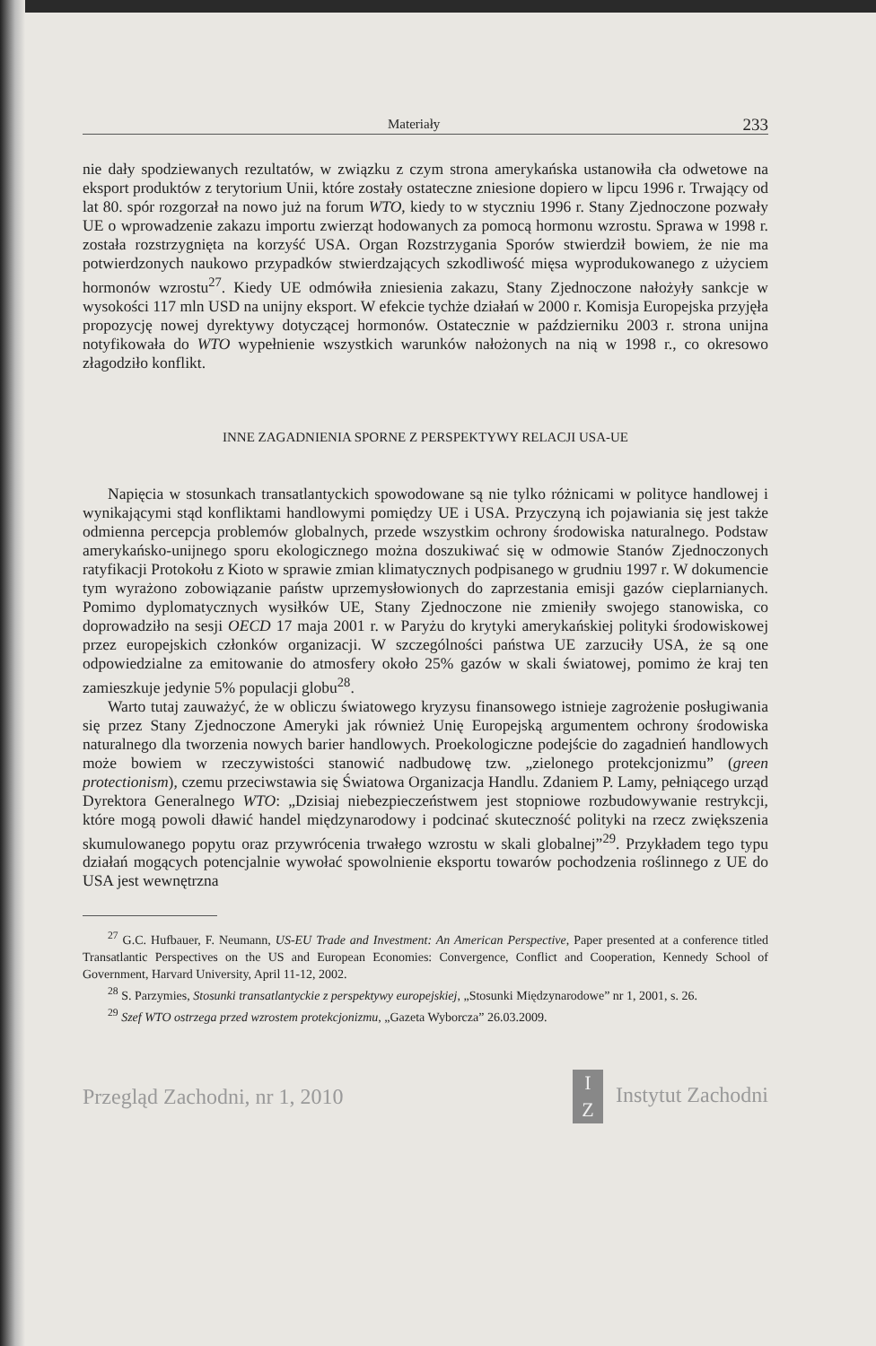Materiały 233
nie dały spodziewanych rezultatów, w związku z czym strona amerykańska ustanowiła cła odwetowe na eksport produktów z terytorium Unii, które zostały ostateczne zniesione dopiero w lipcu 1996 r. Trwający od lat 80. spór rozgorzał na nowo już na forum WTO, kiedy to w styczniu 1996 r. Stany Zjednoczone pozwały UE o wprowadzenie zakazu importu zwierząt hodowanych za pomocą hormonu wzrostu. Sprawa w 1998 r. została rozstrzygnięta na korzyść USA. Organ Rozstrzygania Sporów stwierdził bowiem, że nie ma potwierdzonych naukowo przypadków stwierdzających szkodliwość mięsa wyprodukowanego z użyciem hormonów wzrostu<sup>27</sup>. Kiedy UE odmówiła zniesienia zakazu, Stany Zjednoczone nałożyły sankcje w wysokości 117 mln USD na unijny eksport. W efekcie tychże działań w 2000 r. Komisja Europejska przyjęła propozycję nowej dyrektywy dotyczącej hormonów. Ostatecznie w październiku 2003 r. strona unijna notyfikowała do WTO wypełnienie wszystkich warunków nałożonych na nią w 1998 r., co okresowo złagodziło konflikt.
INNE ZAGADNIENIA SPORNE Z PERSPEKTYWY RELACJI USA-UE
Napięcia w stosunkach transatlantyckich spowodowane są nie tylko różnicami w polityce handlowej i wynikającymi stąd konfliktami handlowymi pomiędzy UE i USA. Przyczyną ich pojawiania się jest także odmienna percepcja problemów globalnych, przede wszystkim ochrony środowiska naturalnego. Podstaw amerykańsko-unijnego sporu ekologicznego można doszukiwać się w odmowie Stanów Zjednoczonych ratyfikacji Protokołu z Kioto w sprawie zmian klimatycznych podpisanego w grudniu 1997 r. W dokumencie tym wyrażono zobowiązanie państw uprzemysłowionych do zaprzestania emisji gazów cieplarnianych. Pomimo dyplomatycznych wysiłków UE, Stany Zjednoczone nie zmieniły swojego stanowiska, co doprowadziło na sesji OECD 17 maja 2001 r. w Paryżu do krytyki amerykańskiej polityki środowiskowej przez europejskich członków organizacji. W szczególności państwa UE zarzuciły USA, że są one odpowiedzialne za emitowanie do atmosfery około 25% gazów w skali światowej, pomimo że kraj ten zamieszkuje jedynie 5% populacji globu<sup>28</sup>.
Warto tutaj zauważyć, że w obliczu światowego kryzysu finansowego istnieje zagrożenie posługiwania się przez Stany Zjednoczone Ameryki jak również Unię Europejską argumentem ochrony środowiska naturalnego dla tworzenia nowych barier handlowych. Proekologiczne podejście do zagadnień handlowych może bowiem w rzeczywistości stanowić nadbudowę tzw. „zielonego protekcjonizmu” (green protectionism), czemu przeciwstawia się Światowa Organizacja Handlu. Zdaniem P. Lamy, pełniącego urząd Dyrektora Generalnego WTO: „Dzisiaj niebezpieczeństwem jest stopniowe rozbudowywanie restrykcji, które mogą powoli dławić handel międzynarodowy i podcinać skuteczność polityki na rzecz zwiększenia skumulowanego popytu oraz przywrócenia trwałego wzrostu w skali globalnej”<sup>29</sup>. Przykładem tego typu działań mogących potencjalnie wywołać spowolnienie eksportu towarów pochodzenia roślinnego z UE do USA jest wewnętrzna
<sup>27</sup> G.C. Hufbauer, F. Neumann, US-EU Trade and Investment: An American Perspective, Paper presented at a conference titled Transatlantic Perspectives on the US and European Economies: Convergence, Conflict and Cooperation, Kennedy School of Government, Harvard University, April 11-12, 2002.
<sup>28</sup> S. Parzymies, Stosunki transatlantyckie z perspektywy europejskiej, „Stosunki Międzynarodowe” nr 1, 2001, s. 26.
<sup>29</sup> Szef WTO ostrzega przed wzrostem protekcjonizmu, „Gazeta Wyborcza” 26.03.2009.
Przegląd Zachodni, nr 1, 2010 I
Z Instytut Zachodni